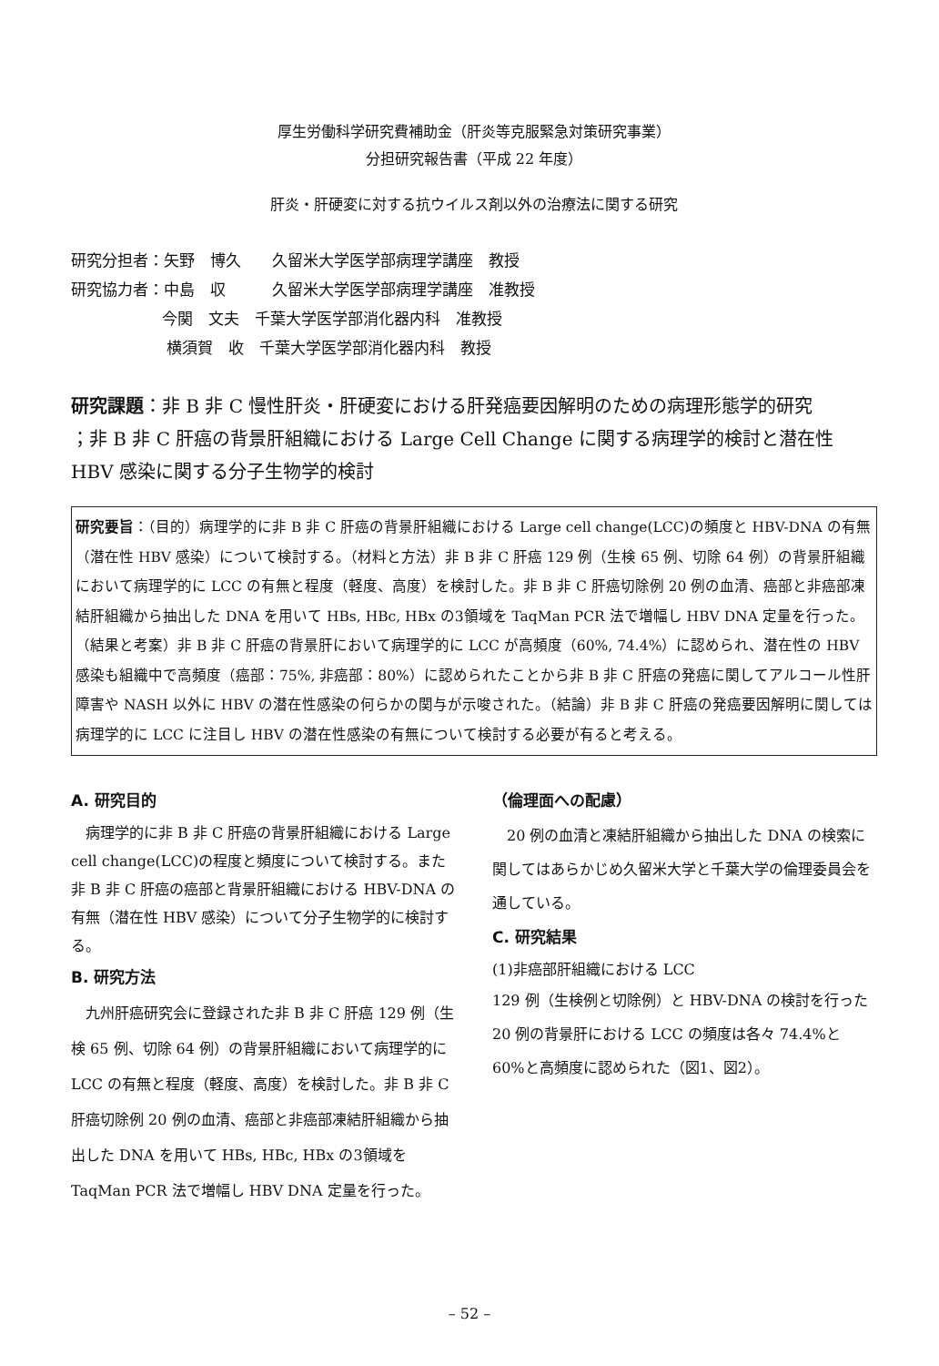厚生労働科学研究費補助金（肝炎等克服緊急対策研究事業）
分担研究報告書（平成 22 年度）
肝炎・肝硬変に対する抗ウイルス剤以外の治療法に関する研究
研究分担者：矢野　博久　　久留米大学医学部病理学講座　教授
研究協力者：中島　収　　　久留米大学医学部病理学講座　准教授
今関　文夫　千葉大学医学部消化器内科　准教授
横須賀　收　千葉大学医学部消化器内科　教授
研究課題：非 B 非 C 慢性肝炎・肝硬変における肝発癌要因解明のための病理形態学的研究
；非 B 非 C 肝癌の背景肝組織における Large Cell Change に関する病理学的検討と潜在性 HBV 感染に関する分子生物学的検討
研究要旨：（目的）病理学的に非 B 非 C 肝癌の背景肝組織における Large cell change(LCC)の頻度と HBV-DNA の有無（潜在性 HBV 感染）について検討する。（材料と方法）非 B 非 C 肝癌 129 例（生検 65 例、切除 64 例）の背景肝組織において病理学的に LCC の有無と程度（軽度、高度）を検討した。非 B 非 C 肝癌切除例 20 例の血清、癌部と非癌部凍結肝組織から抽出した DNA を用いて HBs, HBc, HBx の3領域を TaqMan PCR 法で増幅し HBV DNA 定量を行った。（結果と考案）非 B 非 C 肝癌の背景肝において病理学的に LCC が高頻度（60%, 74.4%）に認められ、潜在性の HBV 感染も組織中で高頻度（癌部：75%, 非癌部：80%）に認められたことから非 B 非 C 肝癌の発癌に関してアルコール性肝障害や NASH 以外に HBV の潜在性感染の何らかの関与が示唆された。（結論）非 B 非 C 肝癌の発癌要因解明に関しては病理学的に LCC に注目し HBV の潜在性感染の有無について検討する必要が有ると考える。
A. 研究目的
　病理学的に非 B 非 C 肝癌の背景肝組織における Large cell change(LCC)の程度と頻度について検討する。また非 B 非 C 肝癌の癌部と背景肝組織における HBV-DNA の有無（潜在性 HBV 感染）について分子生物学的に検討する。
B. 研究方法
　九州肝癌研究会に登録された非 B 非 C 肝癌 129 例（生検 65 例、切除 64 例）の背景肝組織において病理学的に LCC の有無と程度（軽度、高度）を検討した。非 B 非 C 肝癌切除例 20 例の血清、癌部と非癌部凍結肝組織から抽出した DNA を用いて HBs, HBc, HBx の3領域を TaqMan PCR 法で増幅し HBV DNA 定量を行った。
（倫理面への配慮）
　20 例の血清と凍結肝組織から抽出した DNA の検索に関してはあらかじめ久留米大学と千葉大学の倫理委員会を通している。
C. 研究結果
(1)非癌部肝組織における LCC
129 例（生検例と切除例）と HBV-DNA の検討を行った 20 例の背景肝における LCC の頻度は各々 74.4%と 60%と高頻度に認められた（図1、図2）。
– 52 –